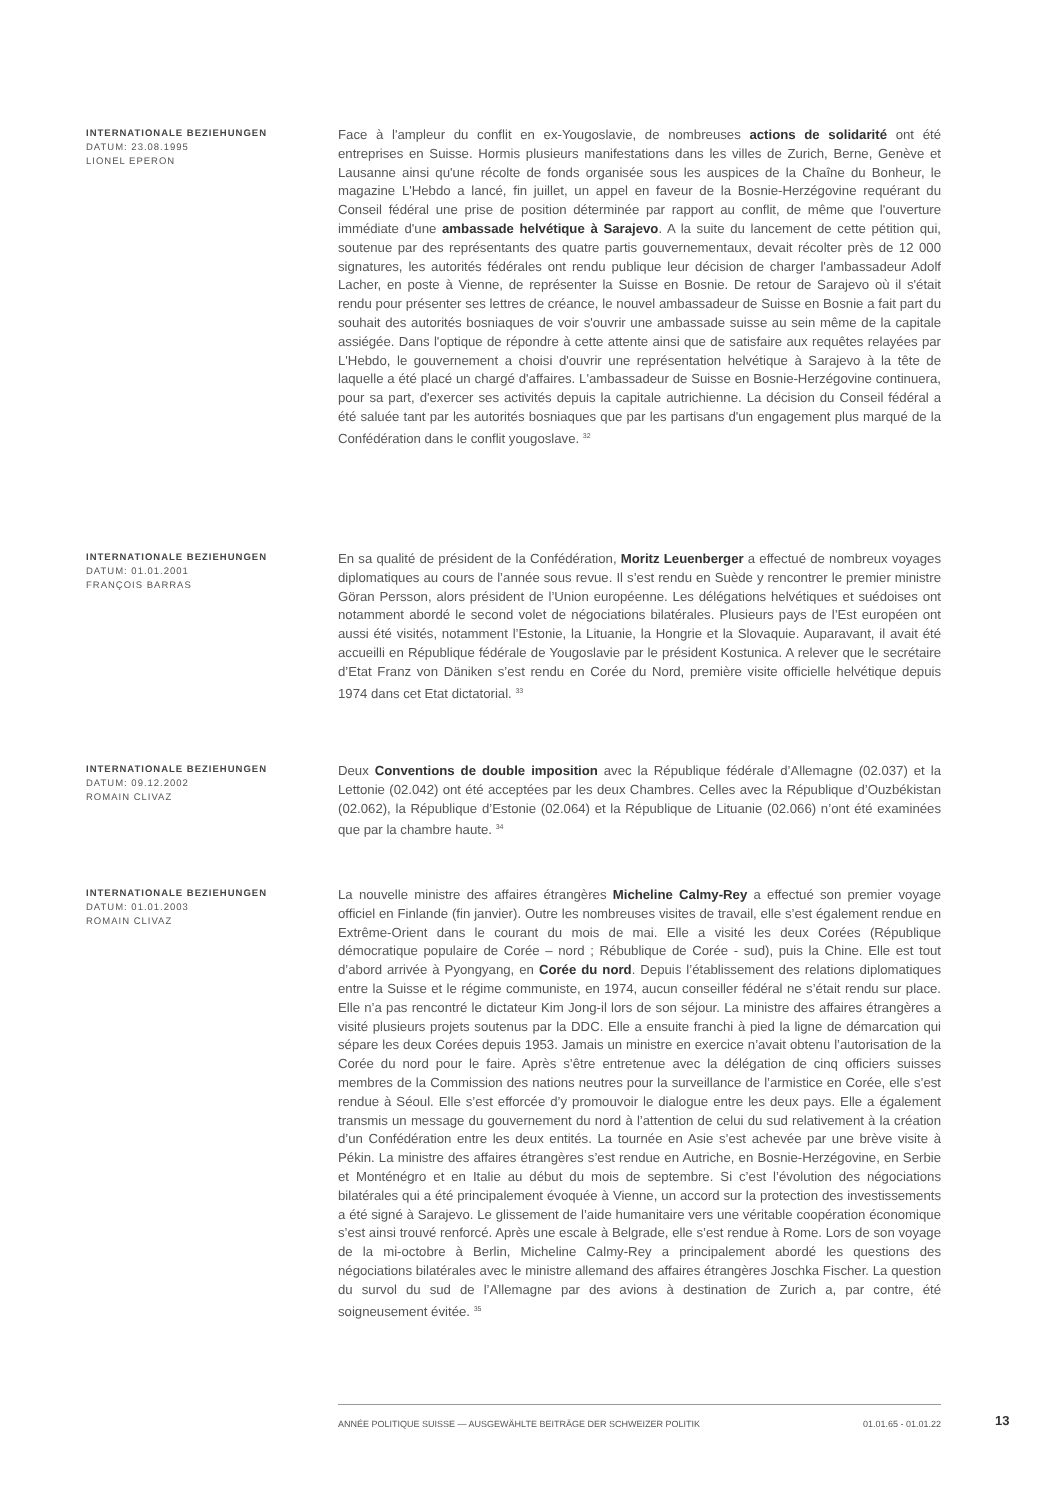INTERNATIONALE BEZIEHUNGEN
DATUM: 23.08.1995
LIONEL EPERON
Face à l'ampleur du conflit en ex-Yougoslavie, de nombreuses actions de solidarité ont été entreprises en Suisse. Hormis plusieurs manifestations dans les villes de Zurich, Berne, Genève et Lausanne ainsi qu'une récolte de fonds organisée sous les auspices de la Chaîne du Bonheur, le magazine L'Hebdo a lancé, fin juillet, un appel en faveur de la Bosnie-Herzégovine requérant du Conseil fédéral une prise de position déterminée par rapport au conflit, de même que l'ouverture immédiate d'une ambassade helvétique à Sarajevo. A la suite du lancement de cette pétition qui, soutenue par des représentants des quatre partis gouvernementaux, devait récolter près de 12 000 signatures, les autorités fédérales ont rendu publique leur décision de charger l'ambassadeur Adolf Lacher, en poste à Vienne, de représenter la Suisse en Bosnie. De retour de Sarajevo où il s'était rendu pour présenter ses lettres de créance, le nouvel ambassadeur de Suisse en Bosnie a fait part du souhait des autorités bosniaques de voir s'ouvrir une ambassade suisse au sein même de la capitale assiégée. Dans l'optique de répondre à cette attente ainsi que de satisfaire aux requêtes relayées par L'Hebdo, le gouvernement a choisi d'ouvrir une représentation helvétique à Sarajevo à la tête de laquelle a été placé un chargé d'affaires. L'ambassadeur de Suisse en Bosnie-Herzégovine continuera, pour sa part, d'exercer ses activités depuis la capitale autrichienne. La décision du Conseil fédéral a été saluée tant par les autorités bosniaques que par les partisans d'un engagement plus marqué de la Confédération dans le conflit yougoslave. <sup>32</sup>
INTERNATIONALE BEZIEHUNGEN
DATUM: 01.01.2001
FRANÇOIS BARRAS
En sa qualité de président de la Confédération, Moritz Leuenberger a effectué de nombreux voyages diplomatiques au cours de l’année sous revue. Il s’est rendu en Suède y rencontrer le premier ministre Göran Persson, alors président de l’Union européenne. Les délégations helvétiques et suédoises ont notamment abordé le second volet de négociations bilatérales. Plusieurs pays de l’Est européen ont aussi été visités, notamment l’Estonie, la Lituanie, la Hongrie et la Slovaquie. Auparavant, il avait été accueilli en République fédérale de Yougoslavie par le président Kostunica. A relever que le secrétaire d’Etat Franz von Däniken s’est rendu en Corée du Nord, première visite officielle helvétique depuis 1974 dans cet Etat dictatorial. <sup>33</sup>
INTERNATIONALE BEZIEHUNGEN
DATUM: 09.12.2002
ROMAIN CLIVAZ
Deux Conventions de double imposition avec la République fédérale d’Allemagne (02.037) et la Lettonie (02.042) ont été acceptées par les deux Chambres. Celles avec la République d’Ouzbékistan (02.062), la République d’Estonie (02.064) et la République de Lituanie (02.066) n’ont été examinées que par la chambre haute. <sup>34</sup>
INTERNATIONALE BEZIEHUNGEN
DATUM: 01.01.2003
ROMAIN CLIVAZ
La nouvelle ministre des affaires étrangères Micheline Calmy-Rey a effectué son premier voyage officiel en Finlande (fin janvier). Outre les nombreuses visites de travail, elle s’est également rendue en Extrême-Orient dans le courant du mois de mai. Elle a visité les deux Corées (République démocratique populaire de Corée – nord ; Rébublique de Corée - sud), puis la Chine. Elle est tout d’abord arrivée à Pyongyang, en Corée du nord. Depuis l’établissement des relations diplomatiques entre la Suisse et le régime communiste, en 1974, aucun conseiller fédéral ne s’était rendu sur place. Elle n’a pas rencontré le dictateur Kim Jong-il lors de son séjour. La ministre des affaires étrangères a visité plusieurs projets soutenus par la DDC. Elle a ensuite franchi à pied la ligne de démarcation qui sépare les deux Corées depuis 1953. Jamais un ministre en exercice n’avait obtenu l’autorisation de la Corée du nord pour le faire. Après s’être entretenue avec la délégation de cinq officiers suisses membres de la Commission des nations neutres pour la surveillance de l’armistice en Corée, elle s’est rendue à Séoul. Elle s’est efforcée d’y promouvoir le dialogue entre les deux pays. Elle a également transmis un message du gouvernement du nord à l’attention de celui du sud relativement à la création d’un Confédération entre les deux entités. La tournée en Asie s’est achevée par une brève visite à Pékin. La ministre des affaires étrangères s’est rendue en Autriche, en Bosnie-Herzégovine, en Serbie et Monténégro et en Italie au début du mois de septembre. Si c’est l’évolution des négociations bilatérales qui a été principalement évoquée à Vienne, un accord sur la protection des investissements a été signé à Sarajevo. Le glissement de l’aide humanitaire vers une véritable coopération économique s’est ainsi trouvé renforcé. Après une escale à Belgrade, elle s’est rendue à Rome. Lors de son voyage de la mi-octobre à Berlin, Micheline Calmy-Rey a principalement abordé les questions des négociations bilatérales avec le ministre allemand des affaires étrangères Joschka Fischer. La question du survol du sud de l’Allemagne par des avions à destination de Zurich a, par contre, été soigneusement évitée. <sup>35</sup>
ANNÉE POLITIQUE SUISSE — AUSGEWÄHLTE BEITRÄGE DER SCHWEIZER POLITIK 01.01.65 - 01.01.22
13